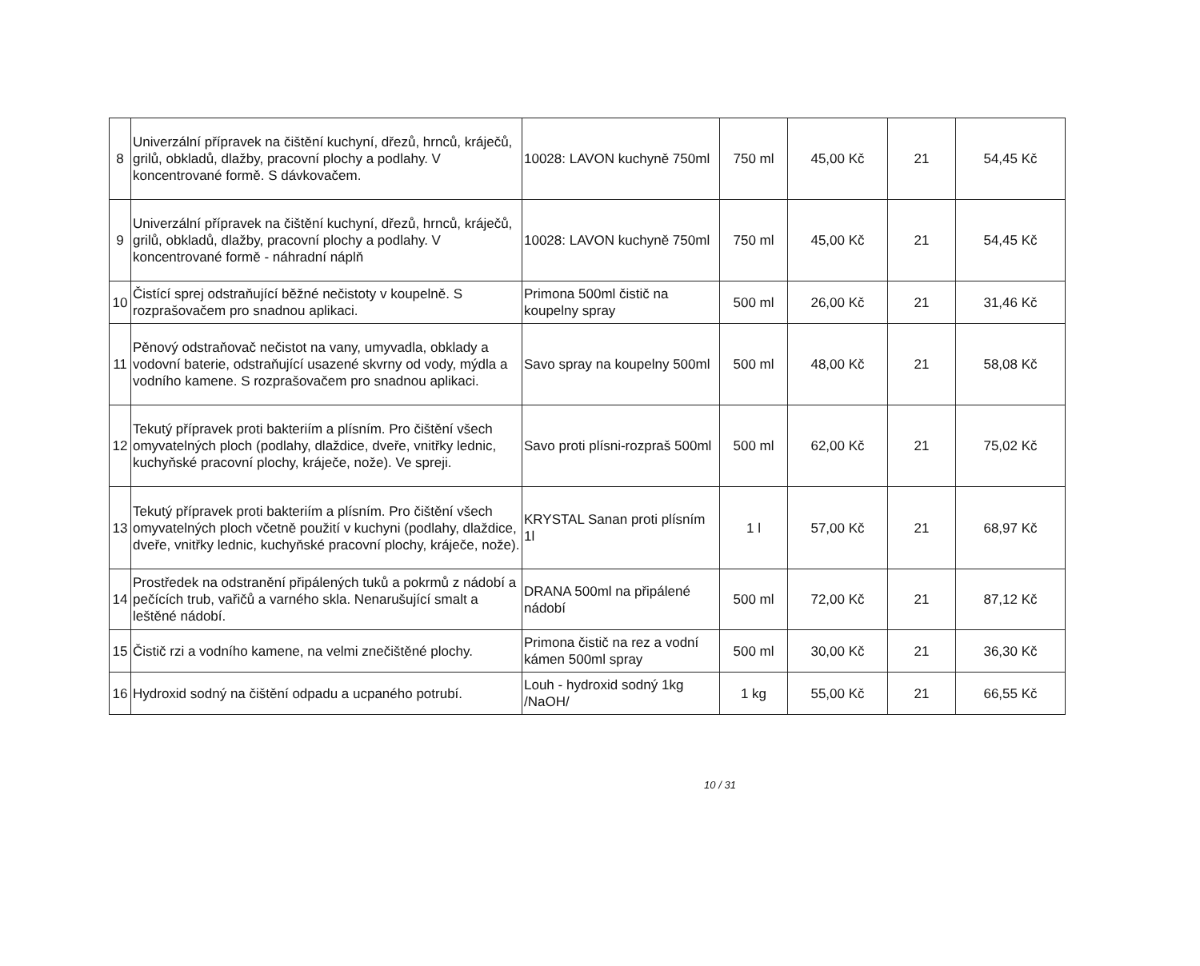| 8 | Univerzální přípravek na čištění kuchyní, dřezů, hrnců, kráječů, grilů, obkladů, dlažby, pracovní plochy a podlahy. V koncentrované formě. S dávkovačem. | 10028: LAVON kuchyně 750ml | 750 ml | 45,00 Kč | 21 | 54,45 Kč |
| 9 | Univerzální přípravek na čištění kuchyní, dřezů, hrnců, kráječů, grilů, obkladů, dlažby, pracovní plochy a podlahy. V koncentrované formě - náhradní náplň | 10028: LAVON kuchyně 750ml | 750 ml | 45,00 Kč | 21 | 54,45 Kč |
| 10 | Čistící sprej odstraňující běžné nečistoty v koupelně. S rozprašovačem pro snadnou aplikaci. | Primona 500ml čistič na koupelny spray | 500 ml | 26,00 Kč | 21 | 31,46 Kč |
| 11 | Pěnový odstraňovač nečistot na vany, umyvadla, obklady a vodovní baterie, odstraňující usazené skvrny od vody, mýdla a vodního kamene. S rozprašovačem pro snadnou aplikaci. | Savo spray na koupelny 500ml | 500 ml | 48,00 Kč | 21 | 58,08 Kč |
| 12 | Tekutý přípravek proti bakteriím a plísním. Pro čištění všech omyvatelných ploch (podlahy, dlaždice, dveře, vnitřky lednic, kuchyňské pracovní plochy, kráječe, nože). Ve spreji. | Savo proti plísni-rozpraš 500ml | 500 ml | 62,00 Kč | 21 | 75,02 Kč |
| 13 | Tekutý přípravek proti bakteriím a plísním. Pro čištění všech omyvatelných ploch včetně použití v kuchyni (podlahy, dlaždice, dveře, vnitřky lednic, kuchyňské pracovní plochy, kráječe, nože). | KRYSTAL Sanan proti plísním 1l | 1 l | 57,00 Kč | 21 | 68,97 Kč |
| 14 | Prostředek na odstranění připálených tuků a pokrmů z nádobí a pečících trub, vařičů a varného skla. Nenarušující smalt a leštěné nádobí. | DRANA 500ml na připálené nádobí | 500 ml | 72,00 Kč | 21 | 87,12 Kč |
| 15 | Čistič rzi a vodního kamene, na velmi znečištěné plochy. | Primona čistič na rez a vodní kámen 500ml spray | 500 ml | 30,00 Kč | 21 | 36,30 Kč |
| 16 | Hydroxid sodný na čištění odpadu a ucpaného potrubí. | Louh - hydroxid sodný 1kg /NaOH/ | 1 kg | 55,00 Kč | 21 | 66,55 Kč |
10 / 31